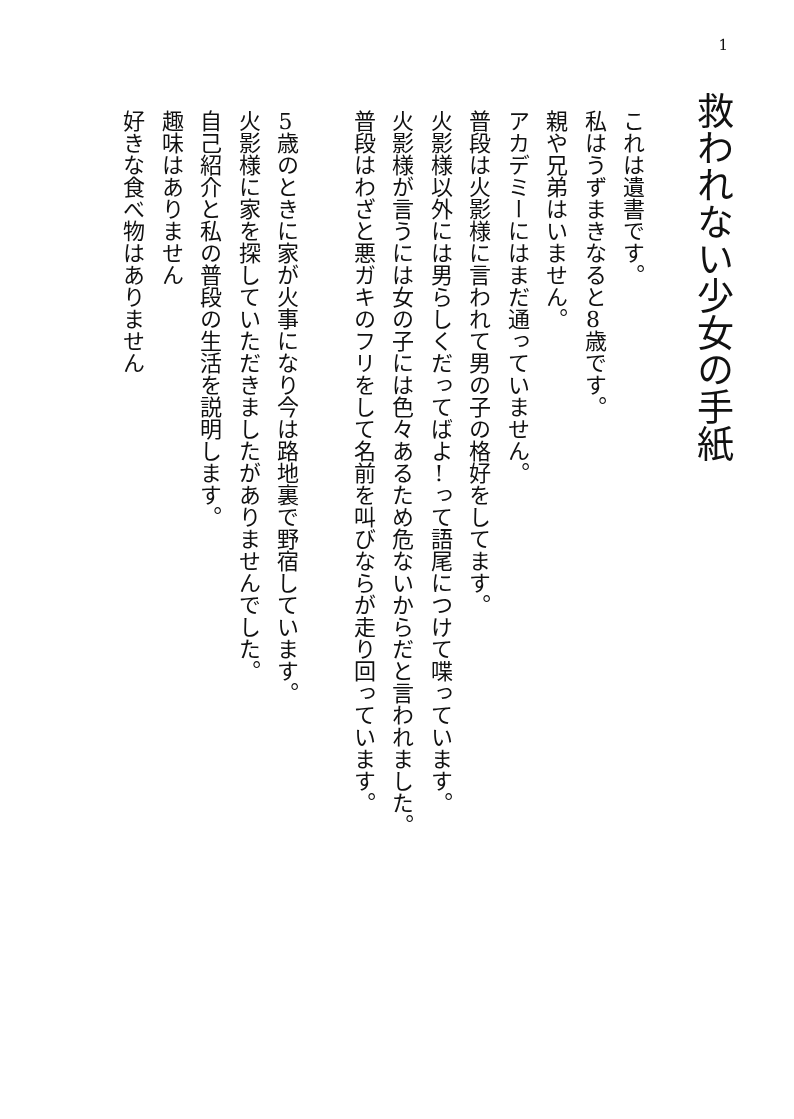1
救われない少女の手紙
これは遺書です。
私はうずまきなると8歳です。
親や兄弟はいません。
アカデミーにはまだ通っていません。
普段は火影様に言われて男の子の格好をしてます。
火影様以外には男らしくだってばよ!って語尾につけて喋っています。
火影様が言うには女の子には色々あるため危ないからだと言われました。
普段はわざと悪ガキのフリをして名前を叫びならが走り回っています。
5歳のときに家が火事になり今は路地裏で野宿しています。
火影様に家を探していただきましたがありませんでした。
自己紹介と私の普段の生活を説明します。
趣味はありません
好きな食べ物はありません